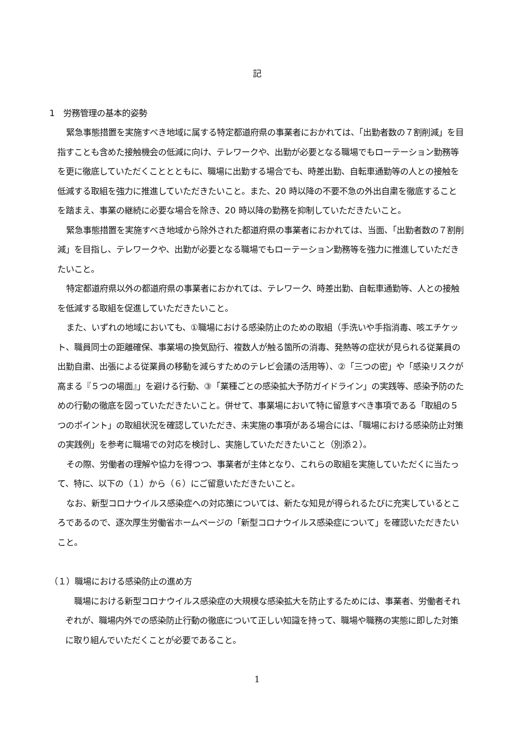記
1　労務管理の基本的姿勢
緊急事態措置を実施すべき地域に属する特定都道府県の事業者におかれては、「出勤者数の７割削減」を目指すことも含めた接触機会の低減に向け、テレワークや、出勤が必要となる職場でもローテーション勤務等を更に徹底していただくこととともに、職場に出勤する場合でも、時差出勤、自転車通勤等の人との接触を低減する取組を強力に推進していただきたいこと。また、20 時以降の不要不急の外出自粛を徹底することを踏まえ、事業の継続に必要な場合を除き、20 時以降の勤務を抑制していただきたいこと。
緊急事態措置を実施すべき地域から除外された都道府県の事業者におかれては、当面、「出勤者数の７割削減」を目指し、テレワークや、出勤が必要となる職場でもローテーション勤務等を強力に推進していただきたいこと。
特定都道府県以外の都道府県の事業者におかれては、テレワーク、時差出勤、自転車通勤等、人との接触を低減する取組を促進していただきたいこと。
また、いずれの地域においても、①職場における感染防止のための取組（手洗いや手指消毒、咳エチケット、職員同士の距離確保、事業場の換気励行、複数人が触る箇所の消毒、発熱等の症状が見られる従業員の出勤自粛、出張による従業員の移動を減らすためのテレビ会議の活用等）、②「三つの密」や「感染リスクが高まる『５つの場面』」を避ける行動、③「業種ごとの感染拡大予防ガイドライン」の実践等、感染予防のための行動の徹底を図っていただきたいこと。併せて、事業場において特に留意すべき事項である「取組の５つのポイント」の取組状況を確認していただき、未実施の事項がある場合には、「職場における感染防止対策の実践例」を参考に職場での対応を検討し、実施していただきたいこと（別添２）。
その際、労働者の理解や協力を得つつ、事業者が主体となり、これらの取組を実施していただくに当たって、特に、以下の（１）から（６）にご留意いただきたいこと。
なお、新型コロナウイルス感染症への対応策については、新たな知見が得られるたびに充実しているところであるので、逐次厚生労働省ホームページの「新型コロナウイルス感染症について」を確認いただきたいこと。
（１）職場における感染防止の進め方
職場における新型コロナウイルス感染症の大規模な感染拡大を防止するためには、事業者、労働者それぞれが、職場内外での感染防止行動の徹底について正しい知識を持って、職場や職務の実態に即した対策に取り組んでいただくことが必要であること。
1